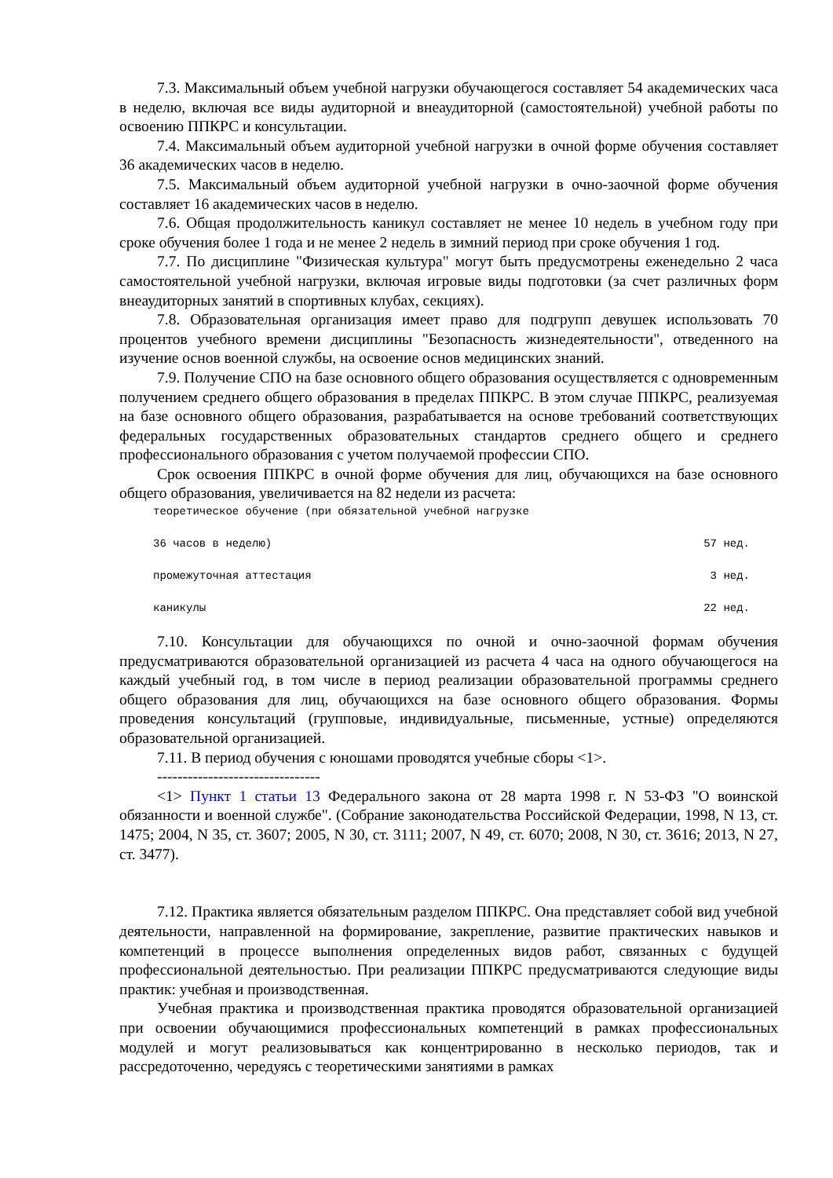7.3. Максимальный объем учебной нагрузки обучающегося составляет 54 академических часа в неделю, включая все виды аудиторной и внеаудиторной (самостоятельной) учебной работы по освоению ППКРС и консультации.
7.4. Максимальный объем аудиторной учебной нагрузки в очной форме обучения составляет 36 академических часов в неделю.
7.5. Максимальный объем аудиторной учебной нагрузки в очно-заочной форме обучения составляет 16 академических часов в неделю.
7.6. Общая продолжительность каникул составляет не менее 10 недель в учебном году при сроке обучения более 1 года и не менее 2 недель в зимний период при сроке обучения 1 год.
7.7. По дисциплине "Физическая культура" могут быть предусмотрены еженедельно 2 часа самостоятельной учебной нагрузки, включая игровые виды подготовки (за счет различных форм внеаудиторных занятий в спортивных клубах, секциях).
7.8. Образовательная организация имеет право для подгрупп девушек использовать 70 процентов учебного времени дисциплины "Безопасность жизнедеятельности", отведенного на изучение основ военной службы, на освоение основ медицинских знаний.
7.9. Получение СПО на базе основного общего образования осуществляется с одновременным получением среднего общего образования в пределах ППКРС. В этом случае ППКРС, реализуемая на базе основного общего образования, разрабатывается на основе требований соответствующих федеральных государственных образовательных стандартов среднего общего и среднего профессионального образования с учетом получаемой профессии СПО.
Срок освоения ППКРС в очной форме обучения для лиц, обучающихся на базе основного общего образования, увеличивается на 82 недели из расчета:
теоретическое обучение (при обязательной учебной нагрузке
36 часов в неделю) 57 нед.
промежуточная аттестация 3 нед.
каникулы 22 нед.
7.10. Консультации для обучающихся по очной и очно-заочной формам обучения предусматриваются образовательной организацией из расчета 4 часа на одного обучающегося на каждый учебный год, в том числе в период реализации образовательной программы среднего общего образования для лиц, обучающихся на базе основного общего образования. Формы проведения консультаций (групповые, индивидуальные, письменные, устные) определяются образовательной организацией.
7.11. В период обучения с юношами проводятся учебные сборы <1>.
--------------------------------
<1> Пункт 1 статьи 13 Федерального закона от 28 марта 1998 г. N 53-ФЗ "О воинской обязанности и военной службе". (Собрание законодательства Российской Федерации, 1998, N 13, ст. 1475; 2004, N 35, ст. 3607; 2005, N 30, ст. 3111; 2007, N 49, ст. 6070; 2008, N 30, ст. 3616; 2013, N 27, ст. 3477).
7.12. Практика является обязательным разделом ППКРС. Она представляет собой вид учебной деятельности, направленной на формирование, закрепление, развитие практических навыков и компетенций в процессе выполнения определенных видов работ, связанных с будущей профессиональной деятельностью. При реализации ППКРС предусматриваются следующие виды практик: учебная и производственная.
Учебная практика и производственная практика проводятся образовательной организацией при освоении обучающимися профессиональных компетенций в рамках профессиональных модулей и могут реализовываться как концентрированно в несколько периодов, так и рассредоточенно, чередуясь с теоретическими занятиями в рамках